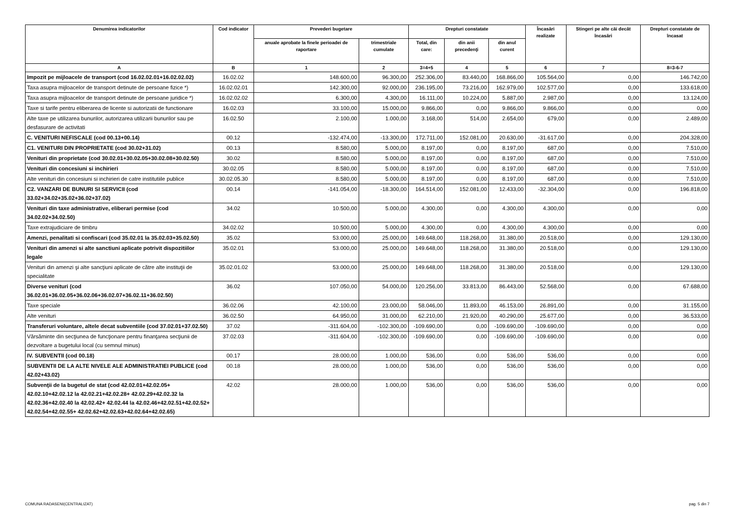| Denumirea indicatorilor | Cod indicator | Prevederi bugetare | | Drepturi constatate | | | Încasări realizate | Stingeri pe alte căi decât încasări | Drepturi constatate de încasat |
| --- | --- | --- | --- | --- | --- | --- | --- | --- | --- |
| | | anuale aprobate la finele perioadei de raportare | trimestriale cumulate | Total, din care: | din anii precedenţi | din anul curent | | | |
| A | B | 1 | 2 | 3=4+5 | 4 | 5 | 6 | 7 | 8=3-6-7 |
| Impozit pe mijloacele de transport (cod 16.02.02.01+16.02.02.02) | 16.02.02 | 148.600,00 | 96.300,00 | 252.306,00 | 83.440,00 | 168.866,00 | 105.564,00 | 0,00 | 146.742,00 |
| Taxa asupra mijloacelor de transport detinute de persoane fizice *) | 16.02.02.01 | 142.300,00 | 92.000,00 | 236.195,00 | 73.216,00 | 162.979,00 | 102.577,00 | 0,00 | 133.618,00 |
| Taxa asupra mijloacelor de transport detinute de persoane juridice *) | 16.02.02.02 | 6.300,00 | 4.300,00 | 16.111,00 | 10.224,00 | 5.887,00 | 2.987,00 | 0,00 | 13.124,00 |
| Taxe si tarife pentru eliberarea de licente si autorizatii de functionare | 16.02.03 | 33.100,00 | 15.000,00 | 9.866,00 | 0,00 | 9.866,00 | 9.866,00 | 0,00 | 0,00 |
| Alte taxe pe utilizarea bunurilor, autorizarea utilizarii bunurilor sau pe desfasurare de activitati | 16.02.50 | 2.100,00 | 1.000,00 | 3.168,00 | 514,00 | 2.654,00 | 679,00 | 0,00 | 2.489,00 |
| C. VENITURI NEFISCALE (cod 00.13+00.14) | 00.12 | -132.474,00 | -13.300,00 | 172.711,00 | 152.081,00 | 20.630,00 | -31.617,00 | 0,00 | 204.328,00 |
| C1. VENITURI DIN PROPRIETATE (cod 30.02+31.02) | 00.13 | 8.580,00 | 5.000,00 | 8.197,00 | 0,00 | 8.197,00 | 687,00 | 0,00 | 7.510,00 |
| Venituri din proprietate (cod 30.02.01+30.02.05+30.02.08+30.02.50) | 30.02 | 8.580,00 | 5.000,00 | 8.197,00 | 0,00 | 8.197,00 | 687,00 | 0,00 | 7.510,00 |
| Venituri din concesiuni si inchirieri | 30.02.05 | 8.580,00 | 5.000,00 | 8.197,00 | 0,00 | 8.197,00 | 687,00 | 0,00 | 7.510,00 |
| Alte venituri din concesiuni si inchirieri de catre institutiile publice | 30.02.05.30 | 8.580,00 | 5.000,00 | 8.197,00 | 0,00 | 8.197,00 | 687,00 | 0,00 | 7.510,00 |
| C2. VANZARI DE BUNURI SI SERVICII (cod 33.02+34.02+35.02+36.02+37.02) | 00.14 | -141.054,00 | -18.300,00 | 164.514,00 | 152.081,00 | 12.433,00 | -32.304,00 | 0,00 | 196.818,00 |
| Venituri din taxe administrative, eliberari permise (cod 34.02.02+34.02.50) | 34.02 | 10.500,00 | 5.000,00 | 4.300,00 | 0,00 | 4.300,00 | 4.300,00 | 0,00 | 0,00 |
| Taxe extrajudiciare de timbru | 34.02.02 | 10.500,00 | 5.000,00 | 4.300,00 | 0,00 | 4.300,00 | 4.300,00 | 0,00 | 0,00 |
| Amenzi, penalitati si confiscari (cod 35.02.01 la 35.02.03+35.02.50) | 35.02 | 53.000,00 | 25.000,00 | 149.648,00 | 118.268,00 | 31.380,00 | 20.518,00 | 0,00 | 129.130,00 |
| Venituri din amenzi si alte sanctiuni aplicate potrivit dispozitiilor legale | 35.02.01 | 53.000,00 | 25.000,00 | 149.648,00 | 118.268,00 | 31.380,00 | 20.518,00 | 0,00 | 129.130,00 |
| Venituri din amenzi şi alte sancţiuni aplicate de către alte instituţii de specialitate | 35.02.01.02 | 53.000,00 | 25.000,00 | 149.648,00 | 118.268,00 | 31.380,00 | 20.518,00 | 0,00 | 129.130,00 |
| Diverse venituri (cod 36.02.01+36.02.05+36.02.06+36.02.07+36.02.11+36.02.50) | 36.02 | 107.050,00 | 54.000,00 | 120.256,00 | 33.813,00 | 86.443,00 | 52.568,00 | 0,00 | 67.688,00 |
| Taxe speciale | 36.02.06 | 42.100,00 | 23.000,00 | 58.046,00 | 11.893,00 | 46.153,00 | 26.891,00 | 0,00 | 31.155,00 |
| Alte venituri | 36.02.50 | 64.950,00 | 31.000,00 | 62.210,00 | 21.920,00 | 40.290,00 | 25.677,00 | 0,00 | 36.533,00 |
| Transferuri voluntare, altele decat subventiile (cod 37.02.01+37.02.50) | 37.02 | -311.604,00 | -102.300,00 | -109.690,00 | 0,00 | -109.690,00 | -109.690,00 | 0,00 | 0,00 |
| Vărsăminte din secţiunea de funcţionare pentru finanţarea secţiunii de dezvoltare a bugetului local (cu semnul minus) | 37.02.03 | -311.604,00 | -102.300,00 | -109.690,00 | 0,00 | -109.690,00 | -109.690,00 | 0,00 | 0,00 |
| IV. SUBVENTII (cod 00.18) | 00.17 | 28.000,00 | 1.000,00 | 536,00 | 0,00 | 536,00 | 536,00 | 0,00 | 0,00 |
| SUBVENTII DE LA ALTE NIVELE ALE ADMINISTRATIEI PUBLICE (cod 42.02+43.02) | 00.18 | 28.000,00 | 1.000,00 | 536,00 | 0,00 | 536,00 | 536,00 | 0,00 | 0,00 |
| Subvenţii de la bugetul de stat (cod 42.02.01+42.02.05+ 42.02.10+42.02.12 la 42.02.21+42.02.28+ 42.02.29+42.02.32 la 42.02.36+42.02.40 la 42.02.42+ 42.02.44 la 42.02.46+42.02.51+42.02.52+ 42.02.54+42.02.55+ 42.02.62+42.02.63+42.02.64+42.02.65) | 42.02 | 28.000,00 | 1.000,00 | 536,00 | 0,00 | 536,00 | 536,00 | 0,00 | 0,00 |
COMUNA RADASENI(CENTRALIZAT) pag. 5 din 7